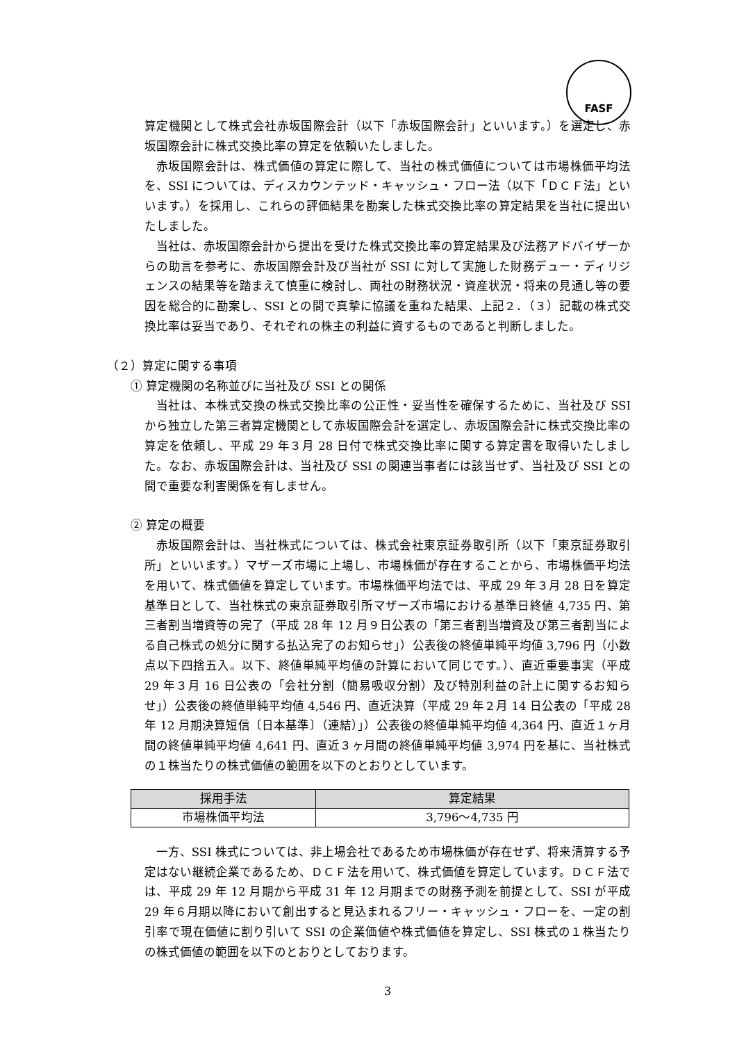FASF
算定機関として株式会社赤坂国際会計（以下「赤坂国際会計」といいます。）を選定し、赤坂国際会計に株式交換比率の算定を依頼いたしました。
赤坂国際会計は、株式価値の算定に際して、当社の株式価値については市場株価平均法を、SSI については、ディスカウンテッド・キャッシュ・フロー法（以下「ＤＣＦ法」といいます。）を採用し、これらの評価結果を勘案した株式交換比率の算定結果を当社に提出いたしました。
当社は、赤坂国際会計から提出を受けた株式交換比率の算定結果及び法務アドバイザーからの助言を参考に、赤坂国際会計及び当社が SSI に対して実施した財務デュー・ディリジェンスの結果等を踏まえて慎重に検討し、両社の財務状況・資産状況・将来の見通し等の要因を総合的に勘案し、SSI との間で真摯に協議を重ねた結果、上記２．（３）記載の株式交換比率は妥当であり、それぞれの株主の利益に資するものであると判断しました。
（２）算定に関する事項
① 算定機関の名称並びに当社及び SSI との関係
当社は、本株式交換の株式交換比率の公正性・妥当性を確保するために、当社及び SSI から独立した第三者算定機関として赤坂国際会計を選定し、赤坂国際会計に株式交換比率の算定を依頼し、平成 29 年３月 28 日付で株式交換比率に関する算定書を取得いたしました。なお、赤坂国際会計は、当社及び SSI の関連当事者には該当せず、当社及び SSI との間で重要な利害関係を有しません。
② 算定の概要
赤坂国際会計は、当社株式については、株式会社東京証券取引所（以下「東京証券取引所」といいます。）マザーズ市場に上場し、市場株価が存在することから、市場株価平均法を用いて、株式価値を算定しています。市場株価平均法では、平成 29 年３月 28 日を算定基準日として、当社株式の東京証券取引所マザーズ市場における基準日終値 4,735 円、第三者割当増資等の完了（平成 28 年 12 月９日公表の「第三者割当増資及び第三者割当による自己株式の処分に関する払込完了のお知らせ」）公表後の終値単純平均値 3,796 円（小数点以下四捨五入。以下、終値単純平均値の計算において同じです。）、直近重要事実（平成 29 年３月 16 日公表の「会社分割（簡易吸収分割）及び特別利益の計上に関するお知らせ」）公表後の終値単純平均値 4,546 円、直近決算（平成 29 年２月 14 日公表の「平成 28 年 12 月期決算短信〔日本基準〕（連結）」）公表後の終値単純平均値 4,364 円、直近１ヶ月間の終値単純平均値 4,641 円、直近３ヶ月間の終値単純平均値 3,974 円を基に、当社株式の１株当たりの株式価値の範囲を以下のとおりとしています。
| 採用手法 | 算定結果 |
| --- | --- |
| 市場株価平均法 | 3,796～4,735 円 |
一方、SSI 株式については、非上場会社であるため市場株価が存在せず、将来清算する予定はない継続企業であるため、ＤＣＦ法を用いて、株式価値を算定しています。ＤＣＦ法では、平成 29 年 12 月期から平成 31 年 12 月期までの財務予測を前提として、SSI が平成 29 年６月期以降において創出すると見込まれるフリー・キャッシュ・フローを、一定の割引率で現在価値に割り引いて SSI の企業価値や株式価値を算定し、SSI 株式の１株当たりの株式価値の範囲を以下のとおりとしております。
3